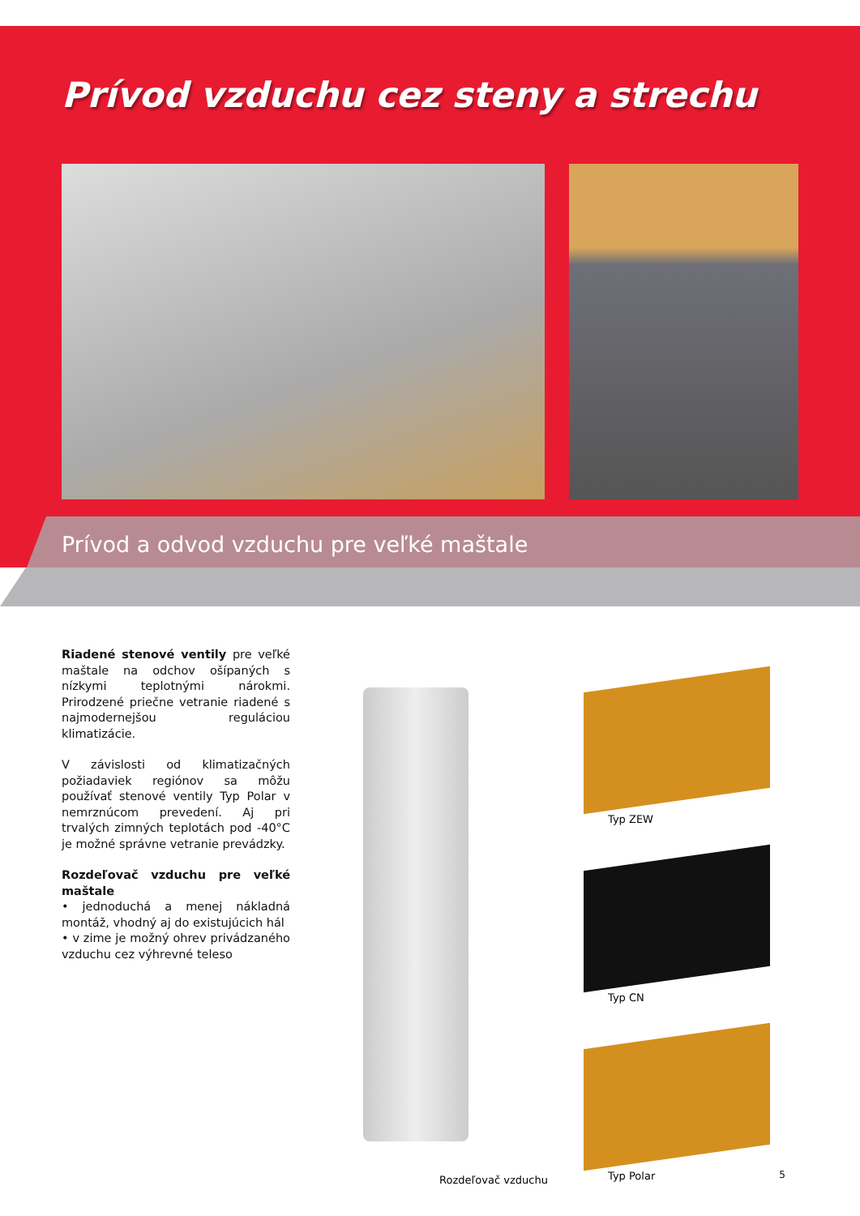Prívod vzduchu cez steny a strechu
Prívod a odvod vzduchu pre veľké maštale
Riadené stenové ventily pre veľké maštale na odchov ošípaných s nízkymi teplotnými nárokmi. Prirodzené priečne vetranie riadené s najmodernejšou regulá­ciou klimatizácie.
V závislosti od klimatizačných požiadaviek regiónov sa môžu používať stenové ventily Typ Polar v nemrznúcom prevedení. Aj pri trvalých zimných teplotách pod -40°C je možné správne vetranie prevádzky.
Rozdeľovač vzduchu pre veľké maštale
• jednoduchá a menej nákladná montáž, vhodný aj do existujúcich hál
• v zime je možný ohrev privádzaného vzduchu cez výhrevné teleso
Rozdeľovač vzduchu
Typ ZEW
Typ CN
Typ Polar
5